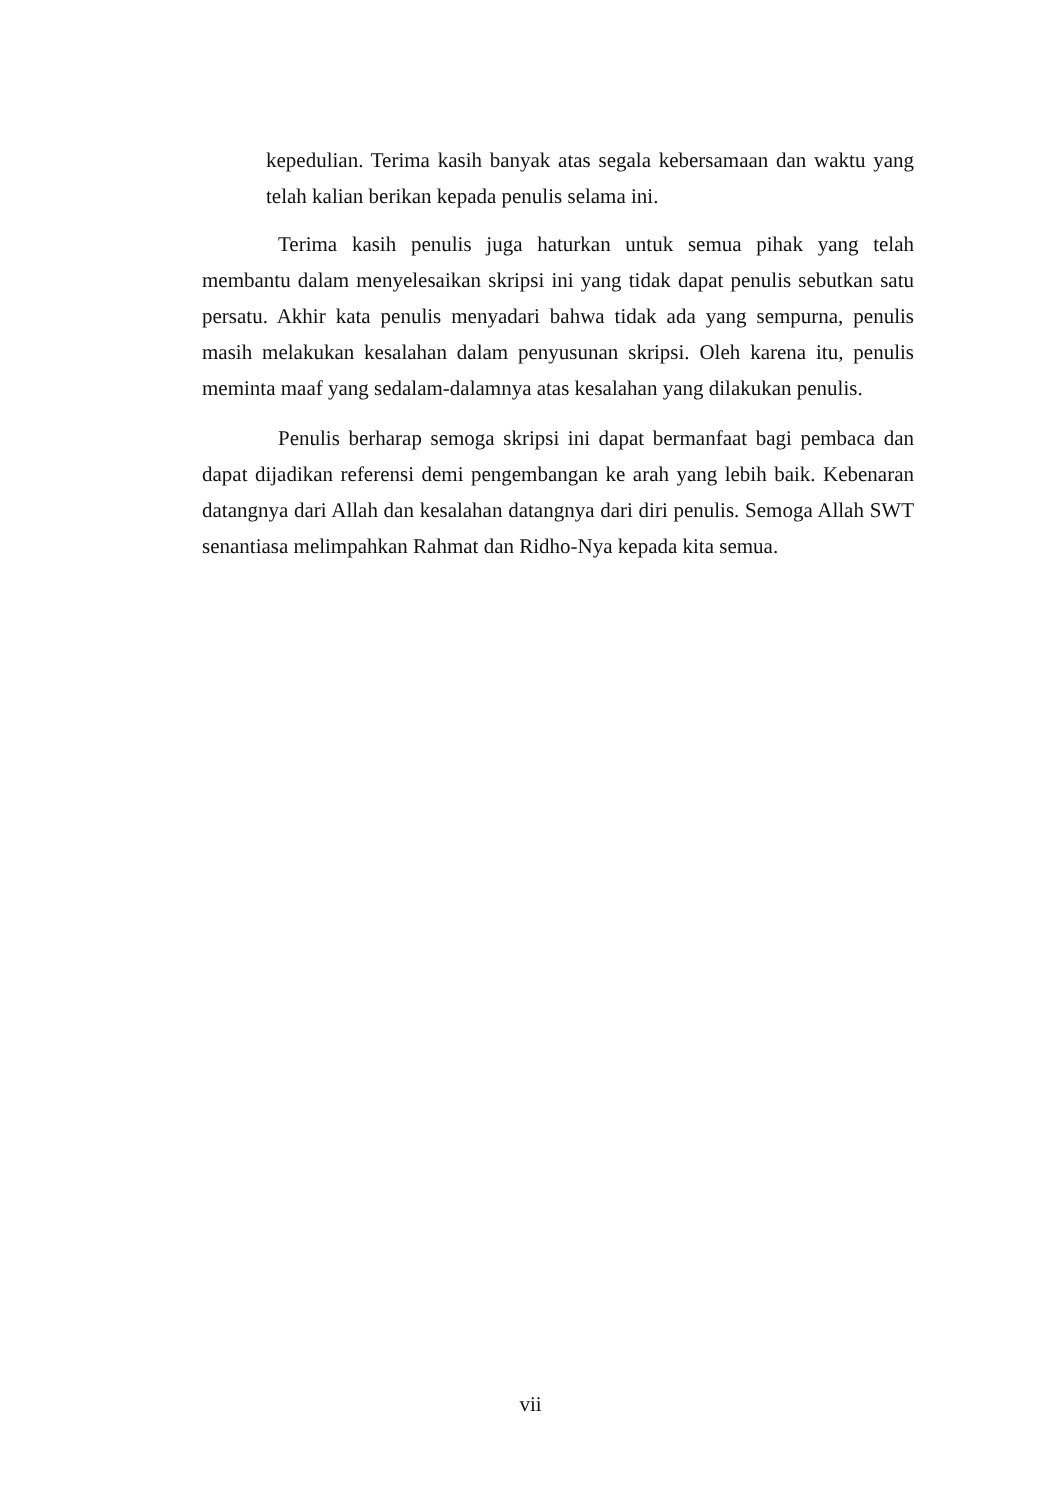kepedulian. Terima kasih banyak atas segala kebersamaan dan waktu yang telah kalian berikan kepada penulis selama ini.
Terima kasih penulis juga haturkan untuk semua pihak yang telah membantu dalam menyelesaikan skripsi ini yang tidak dapat penulis sebutkan satu persatu. Akhir kata penulis menyadari bahwa tidak ada yang sempurna, penulis masih melakukan kesalahan dalam penyusunan skripsi. Oleh karena itu, penulis meminta maaf yang sedalam-dalamnya atas kesalahan yang dilakukan penulis.
Penulis berharap semoga skripsi ini dapat bermanfaat bagi pembaca dan dapat dijadikan referensi demi pengembangan ke arah yang lebih baik. Kebenaran datangnya dari Allah dan kesalahan datangnya dari diri penulis. Semoga Allah SWT senantiasa melimpahkan Rahmat dan Ridho-Nya kepada kita semua.
vii